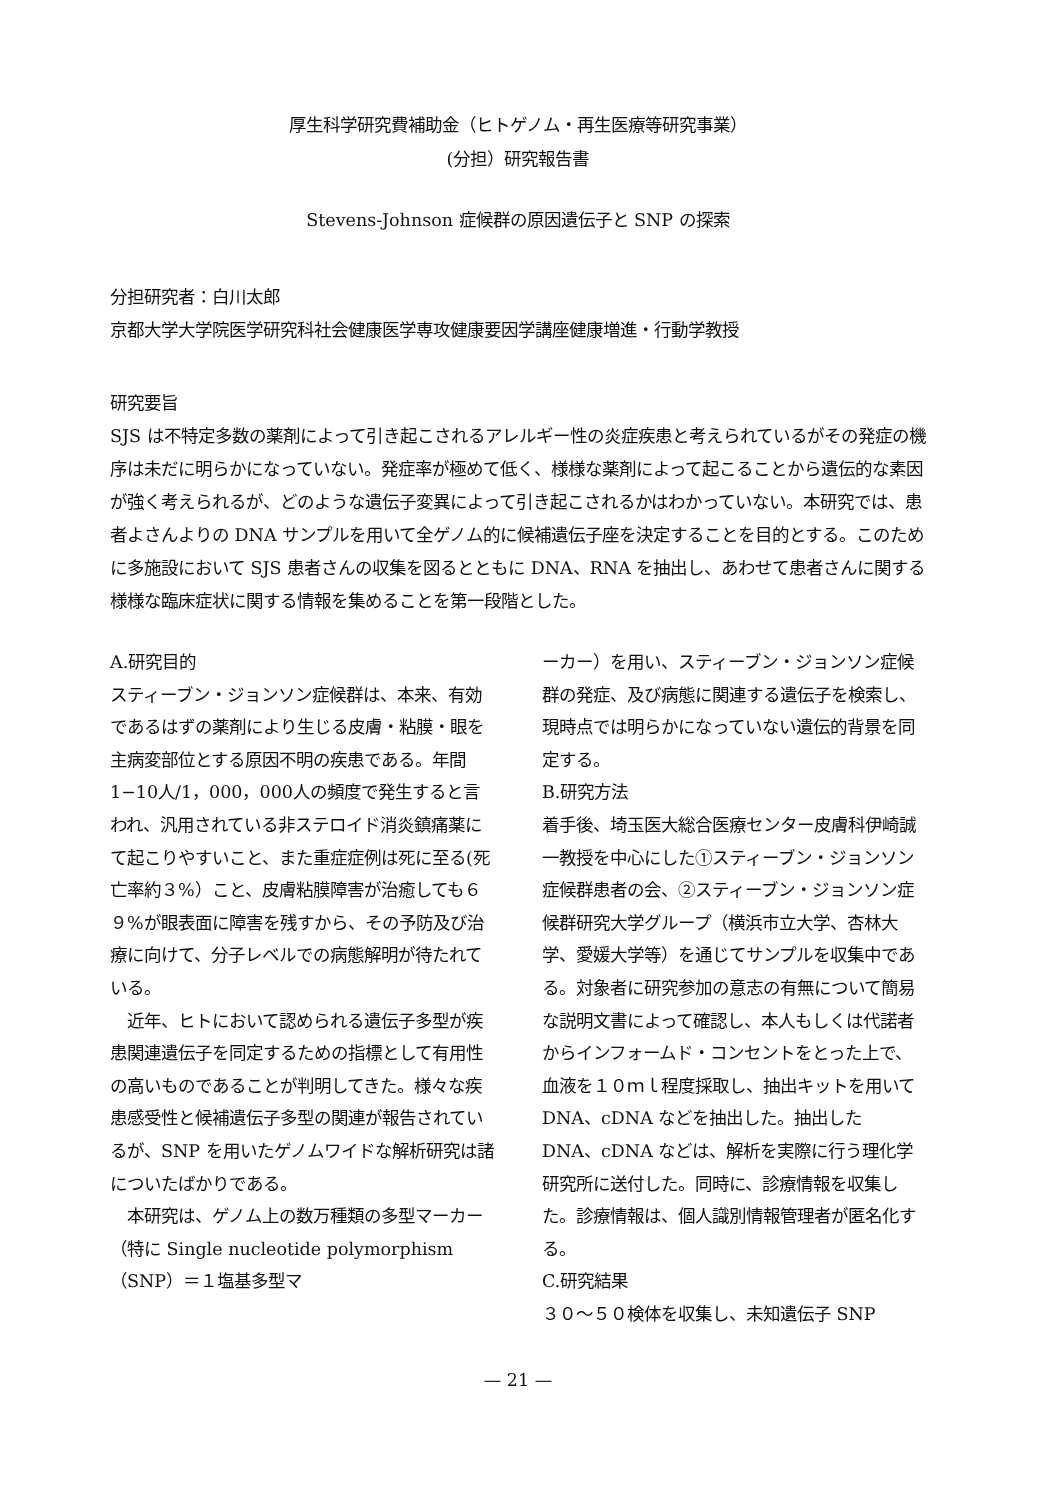厚生科学研究費補助金（ヒトゲノム・再生医療等研究事業）
(分担）研究報告書
Stevens-Johnson 症候群の原因遺伝子と SNP の探索
分担研究者：白川太郎
京都大学大学院医学研究科社会健康医学専攻健康要因学講座健康増進・行動学教授
研究要旨
SJS は不特定多数の薬剤によって引き起こされるアレルギー性の炎症疾患と考えられているがその発症の機序は未だに明らかになっていない。発症率が極めて低く、様様な薬剤によって起こることから遺伝的な素因が強く考えられるが、どのような遺伝子変異によって引き起こされるかはわかっていない。本研究では、患者よさんよりの DNA サンプルを用いて全ゲノム的に候補遺伝子座を決定することを目的とする。このために多施設において SJS 患者さんの収集を図るとともに DNA、RNA を抽出し、あわせて患者さんに関する様様な臨床症状に関する情報を集めることを第一段階とした。
A.研究目的
スティーブン・ジョンソン症候群は、本来、有効であるはずの薬剤により生じる皮膚・粘膜・眼を主病変部位とする原因不明の疾患である。年間 1−10人/1，000，000人の頻度で発生すると言われ、汎用されている非ステロイド消炎鎮痛薬にて起こりやすいこと、また重症症例は死に至る(死亡率約３%）こと、皮膚粘膜障害が治癒しても６９%が眼表面に障害を残すから、その予防及び治療に向けて、分子レベルでの病態解明が待たれている。
　近年、ヒトにおいて認められる遺伝子多型が疾患関連遺伝子を同定するための指標として有用性の高いものであることが判明してきた。様々な疾患感受性と候補遺伝子多型の関連が報告されているが、SNP を用いたゲノムワイドな解析研究は諸についたばかりである。
　本研究は、ゲノム上の数万種類の多型マーカー（特に Single nucleotide polymorphism（SNP）＝１塩基多型マ
ーカー）を用い、スティーブン・ジョンソン症候群の発症、及び病態に関連する遺伝子を検索し、現時点では明らかになっていない遺伝的背景を同定する。
B.研究方法
着手後、埼玉医大総合医療センター皮膚科伊崎誠一教授を中心にした①スティーブン・ジョンソン症候群患者の会、②スティーブン・ジョンソン症候群研究大学グループ（横浜市立大学、杏林大学、愛媛大学等）を通じてサンプルを収集中である。対象者に研究参加の意志の有無について簡易な説明文書によって確認し、本人もしくは代諾者からインフォームド・コンセントをとった上で、血液を１０ｍｌ程度採取し、抽出キットを用いて DNA、cDNA などを抽出した。抽出した DNA、cDNA などは、解析を実際に行う理化学研究所に送付した。同時に、診療情報を収集した。診療情報は、個人識別情報管理者が匿名化する。
C.研究結果
３０～５０検体を収集し、未知遺伝子 SNP
— 21 —